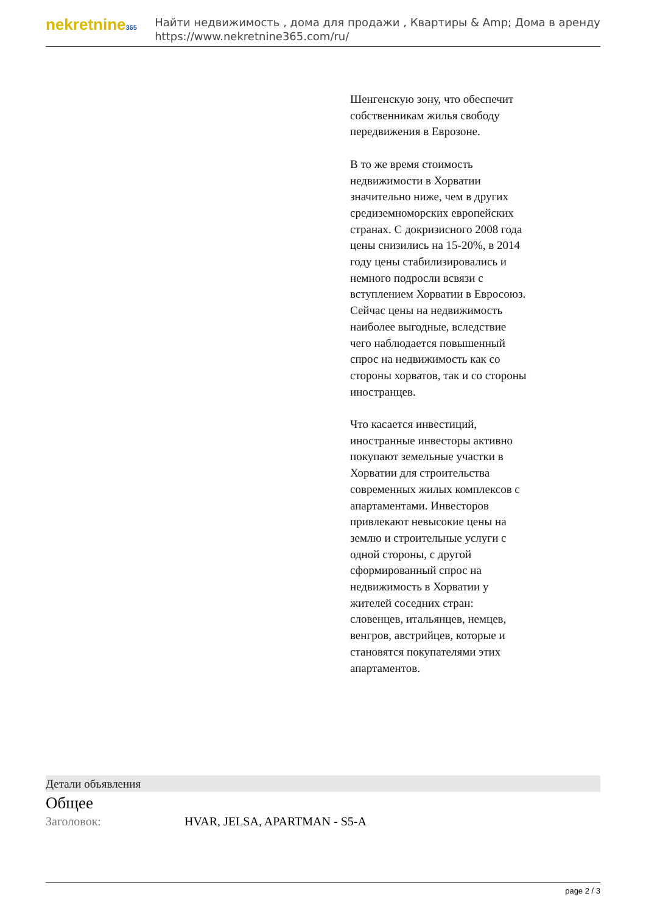nekretnine365
Найти недвижимость , дома для продажи , Квартиры & Amp; Дома в аренду
https://www.nekretnine365.com/ru/
Шенгенскую зону, что обеспечит собственникам жилья свободу передвижения в Еврозоне.
В то же время стоимость недвижимости в Хорватии значительно ниже, чем в других средиземноморских европейских странах. С докризисного 2008 года цены снизились на 15-20%, в 2014 году цены стабилизировались и немного подросли всвязи с вступлением Хорватии в Евросоюз. Сейчас цены на недвижимость наиболее выгодные, вследствие чего наблюдается повышенный спрос на недвижимость как со стороны хорватов, так и со стороны иностранцев.
Что касается инвестиций, иностранные инвесторы активно покупают земельные участки в Хорватии для строительства современных жилых комплексов с апартаментами. Инвесторов привлекают невысокие цены на землю и строительные услуги с одной стороны, с другой сформированный спрос на недвижимость в Хорватии у жителей соседних стран: словенцев, итальянцев, немцев, венгров, австрийцев, которые и становятся покупателями этих апартаментов.
Детали объявления
Общее
| Заголовок: | HVAR, JELSA, APARTMAN - S5-A |
page 2 / 3